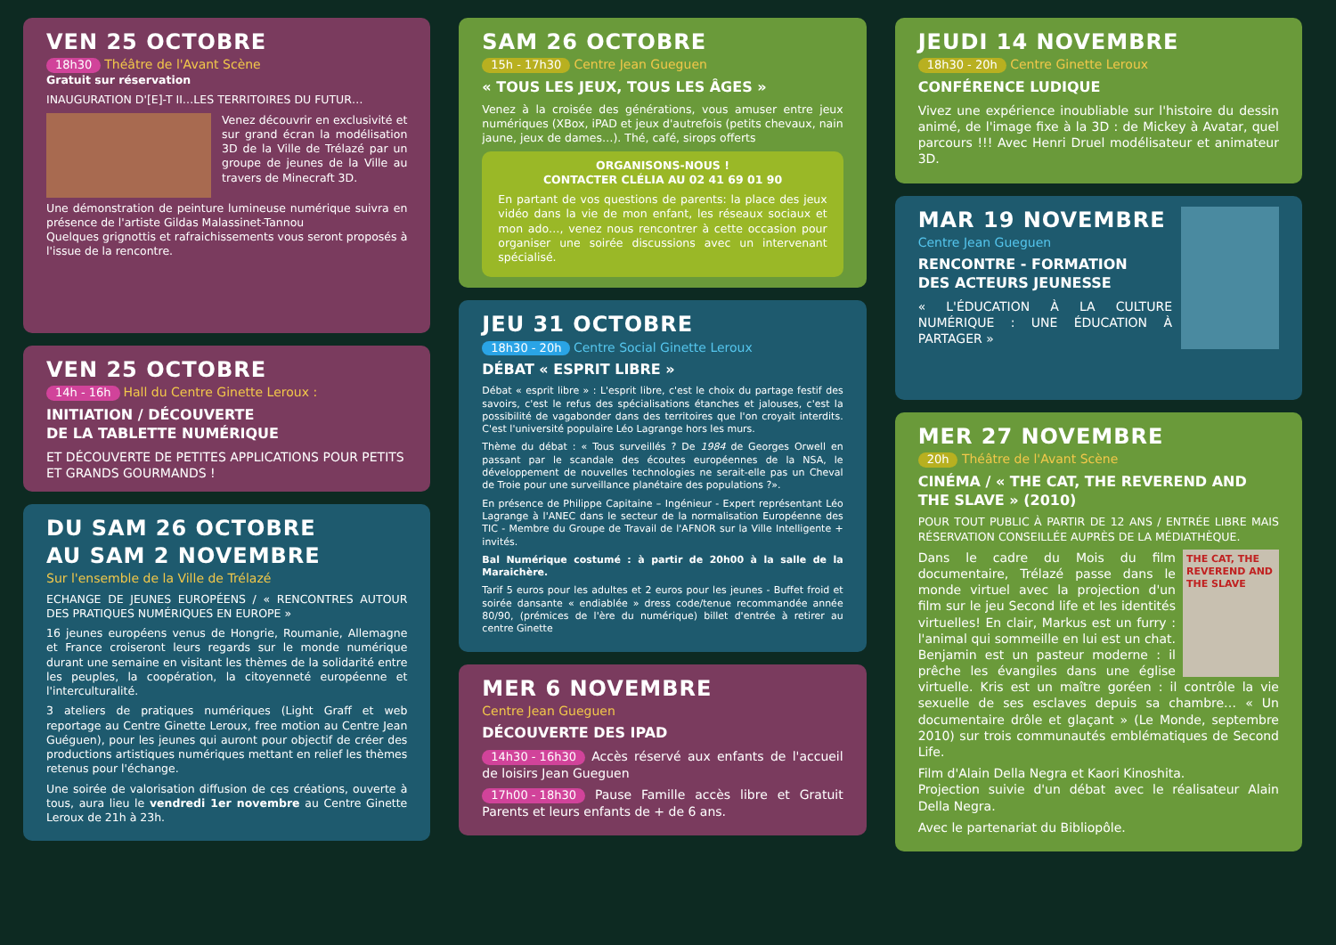VEN 25 OCTOBRE
18h30 Théâtre de l'Avant Scène
Gratuit sur réservation
INAUGURATION D'[E]-T II…LES TERRITOIRES DU FUTUR…
Venez découvrir en exclusivité et sur grand écran la modélisation 3D de la Ville de Trélazé par un groupe de jeunes de la Ville au travers de Minecraft 3D.
Une démonstration de peinture lumineuse numérique suivra en présence de l'artiste Gildas Malassinet-Tannou
Quelques grignottis et rafraichissements vous seront proposés à l'issue de la rencontre.
VEN 25 OCTOBRE
14h - 16h Hall du Centre Ginette Leroux :
INITIATION / DÉCOUVERTE
DE LA TABLETTE NUMÉRIQUE
ET DÉCOUVERTE DE PETITES APPLICATIONS POUR PETITS ET GRANDS GOURMANDS !
DU SAM 26 OCTOBRE
AU SAM 2 NOVEMBRE
Sur l'ensemble de la Ville de Trélazé
ECHANGE DE JEUNES EUROPÉENS / « RENCONTRES AUTOUR DES PRATIQUES NUMÉRIQUES EN EUROPE »
16 jeunes européens venus de Hongrie, Roumanie, Allemagne et France croiseront leurs regards sur le monde numérique durant une semaine en visitant les thèmes de la solidarité entre les peuples, la coopération, la citoyenneté européenne et l'interculturalité.
3 ateliers de pratiques numériques (Light Graff et web reportage au Centre Ginette Leroux, free motion au Centre Jean Guéguen), pour les jeunes qui auront pour objectif de créer des productions artistiques numériques mettant en relief les thèmes retenus pour l'échange.
Une soirée de valorisation diffusion de ces créations, ouverte à tous, aura lieu le vendredi 1er novembre au Centre Ginette Leroux de 21h à 23h.
SAM 26 OCTOBRE
15h - 17h30 Centre Jean Gueguen
« TOUS LES JEUX, TOUS LES ÂGES »
Venez à la croisée des générations, vous amuser entre jeux numériques (XBox, iPAD et jeux d'autrefois (petits chevaux, nain jaune, jeux de dames…). Thé, café, sirops offerts
ORGANISONS-NOUS !
CONTACTER CLÉLIA AU 02 41 69 01 90
En partant de vos questions de parents: la place des jeux vidéo dans la vie de mon enfant, les réseaux sociaux et mon ado…, venez nous rencontrer à cette occasion pour organiser une soirée discussions avec un intervenant spécialisé.
JEU 31 OCTOBRE
18h30 - 20h Centre Social Ginette Leroux
DÉBAT « ESPRIT LIBRE »
Débat « esprit libre » : L'esprit libre, c'est le choix du partage festif des savoirs, c'est le refus des spécialisations étanches et jalouses, c'est la possibilité de vagabonder dans des territoires que l'on croyait interdits. C'est l'université populaire Léo Lagrange hors les murs.
Thème du débat : « Tous surveillés ? De 1984 de Georges Orwell en passant par le scandale des écoutes européennes de la NSA, le développement de nouvelles technologies ne serait-elle pas un Cheval de Troie pour une surveillance planétaire des populations ?».
En présence de Philippe Capitaine – Ingénieur - Expert représentant Léo Lagrange à l'ANEC dans le secteur de la normalisation Européenne des TIC - Membre du Groupe de Travail de l'AFNOR sur la Ville Intelligente + invités.
Bal Numérique costumé : à partir de 20h00 à la salle de la Maraichère.
Tarif 5 euros pour les adultes et 2 euros pour les jeunes - Buffet froid et soirée dansante « endiablée » dress code/tenue recommandée année 80/90, (prémices de l'ère du numérique) billet d'entrée à retirer au centre Ginette
MER 6 NOVEMBRE
Centre Jean Gueguen
DÉCOUVERTE DES IPAD
14h30 - 16h30 Accès réservé aux enfants de l'accueil de loisirs Jean Gueguen
17h00 - 18h30 Pause Famille accès libre et Gratuit Parents et leurs enfants de + de 6 ans.
JEUDI 14 NOVEMBRE
18h30 - 20h Centre Ginette Leroux
CONFÉRENCE LUDIQUE
Vivez une expérience inoubliable sur l'histoire du dessin animé, de l'image fixe à la 3D : de Mickey à Avatar, quel parcours !!! Avec Henri Druel modélisateur et animateur 3D.
MAR 19 NOVEMBRE
Centre Jean Gueguen
RENCONTRE - FORMATION
DES ACTEURS JEUNESSE
« L'ÉDUCATION À LA CULTURE NUMÉRIQUE : UNE ÉDUCATION À PARTAGER »
MER 27 NOVEMBRE
20h Théâtre de l'Avant Scène
CINÉMA / « THE CAT, THE REVEREND AND THE SLAVE » (2010)
POUR TOUT PUBLIC À PARTIR DE 12 ANS / ENTRÉE LIBRE MAIS RÉSERVATION CONSEILLÉE AUPRÈS DE LA MÉDIATHÈQUE.
THE CAT, THE REVEREND AND THE SLAVE
Dans le cadre du Mois du film documentaire, Trélazé passe dans le monde virtuel avec la projection d'un film sur le jeu Second life et les identités virtuelles! En clair, Markus est un furry : l'animal qui sommeille en lui est un chat. Benjamin est un pasteur moderne : il prêche les évangiles dans une église virtuelle. Kris est un maître goréen : il contrôle la vie sexuelle de ses esclaves depuis sa chambre… « Un documentaire drôle et glaçant » (Le Monde, septembre 2010) sur trois communautés emblématiques de Second Life.
Film d'Alain Della Negra et Kaori Kinoshita.
Projection suivie d'un débat avec le réalisateur Alain Della Negra.
Avec le partenariat du Bibliopôle.